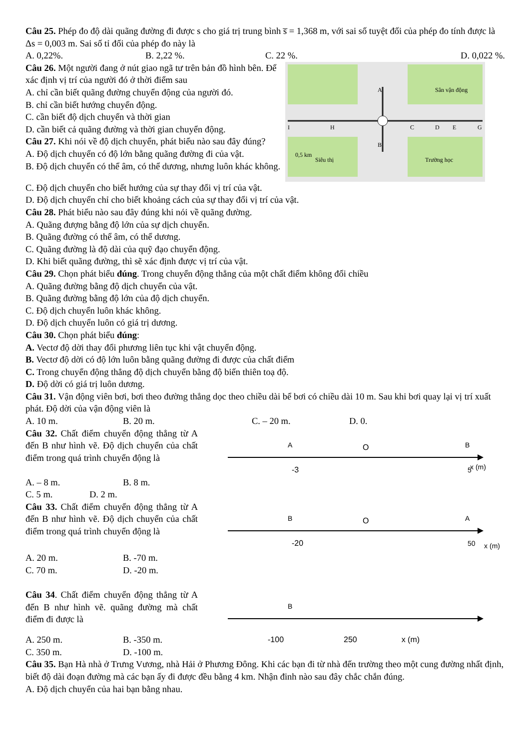Câu 25. Phép đo độ dài quãng đường đi được s cho giá trị trung bình s̅ = 1,368 m, với sai số tuyệt đối của phép đo tính được là Δs = 0,003 m. Sai số tỉ đối của phép đo này là
A. 0,22%. B. 2,22 %. C. 22 %. D. 0,022 %.
Câu 26. Một người đang ở nút giao ngã tư trên bản đồ hình bên. Để xác định vị trí của người đó ở thời điểm sau
A. chỉ cần biết quãng đường chuyển động của người đó.
B. chỉ cần biết hướng chuyển động.
C. cần biết độ dịch chuyển và thời gian
D. cần biết cả quãng đường và thời gian chuyển động.
Câu 27. Khi nói về độ dịch chuyển, phát biểu nào sau đây đúng?
A. Độ dịch chuyển có độ lớn bằng quãng đường đi của vật.
B. Độ dịch chuyển có thể âm, có thể dương, nhưng luôn khác không.
Sân vận động
Trường học
Siêu thị
0,5 km
A
B
H
I
C
D
E
G
C. Độ dịch chuyển cho biết hướng của sự thay đổi vị trí của vật.
D. Độ dịch chuyển chỉ cho biết khoảng cách của sự thay đổi vị trí của vật.
Câu 28. Phát biểu nào sau đây đúng khi nói về quãng đường.
A. Quãng đượng bằng độ lớn của sự dịch chuyển.
B. Quãng đường có thể âm, có thể dương.
C. Quãng đường là độ dài của quỹ đạo chuyển động.
D. Khi biết quãng đường, thì sẽ xác định được vị trí của vật.
Câu 29. Chọn phát biểu đúng. Trong chuyển động thẳng của một chất điểm không đổi chiều
A. Quãng đường bằng độ dịch chuyển của vật.
B. Quãng đường bằng độ lớn của độ dịch chuyển.
C. Độ dịch chuyển luôn khác không.
D. Độ dịch chuyển luôn có giá trị dương.
Câu 30. Chọn phát biểu đúng:
A. Vectơ độ dời thay đổi phương liên tục khi vật chuyển động.
B. Vectơ độ dời có độ lớn luôn bằng quãng đường đi được của chất điểm
C. Trong chuyển động thẳng độ dịch chuyển bằng độ biến thiên toạ độ.
D. Độ dời có giá trị luôn dương.
Câu 31. Vận động viên bơi, bơi theo đường thẳng dọc theo chiều dài bể bơi có chiều dài 10 m. Sau khi bơi quay lại vị trí xuất phát. Độ dời của vận động viên là
A. 10 m. B. 20 m. C. – 20 m. D. 0.
Câu 32. Chất điểm chuyển động thẳng từ A đến B như hình vẽ. Độ dịch chuyển của chất điểm trong quá trình chuyển động là
A
O
B
-3
5
x (m)
A. – 8 m. B. 8 m.
C. 5 m. D. 2 m.
Câu 33. Chất điểm chuyển động thẳng từ A đến B như hình vẽ. Độ dịch chuyển của chất điểm trong quá trình chuyển động là
B
O
A
-20
50
x (m)
A. 20 m. B. -70 m.
C. 70 m. D. -20 m.
Câu 34. Chất điểm chuyển động thẳng từ A đến B như hình vẽ. quãng đường mà chất điểm đi được là
B
A. 250 m. B. -350 m. -100 250 x (m)
C. 350 m. D. -100 m.
Câu 35. Bạn Hà nhà ở Trưng Vương, nhà Hải ở Phương Đông. Khi các bạn đi từ nhà đến trường theo một cung đường nhất định, biết độ dài đoạn đường mà các bạn ấy đi được đều bằng 4 km. Nhận đinh nào sau đây chắc chắn đúng.
A. Độ dịch chuyển của hai bạn bằng nhau.